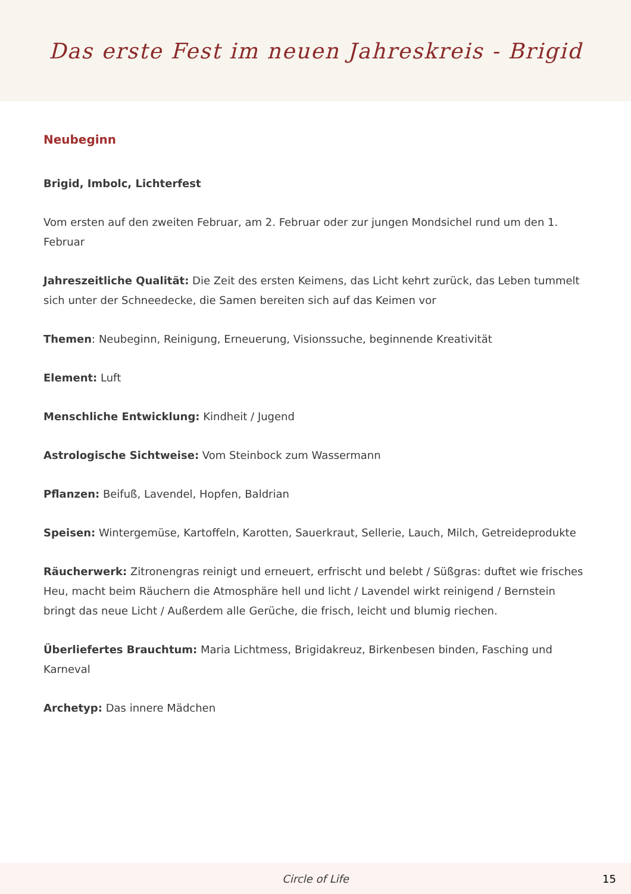Das erste Fest im neuen Jahreskreis - Brigid
Neubeginn
Brigid, Imbolc, Lichterfest
Vom ersten auf den zweiten Februar, am 2. Februar oder zur jungen Mondsichel rund um den 1. Februar
Jahreszeitliche Qualität: Die Zeit des ersten Keimens, das Licht kehrt zurück, das Leben tummelt sich unter der Schneedecke, die Samen bereiten sich auf das Keimen vor
Themen: Neubeginn, Reinigung, Erneuerung, Visionssuche, beginnende Kreativität
Element: Luft
Menschliche Entwicklung: Kindheit / Jugend
Astrologische Sichtweise: Vom Steinbock zum Wassermann
Pflanzen: Beifuß, Lavendel, Hopfen, Baldrian
Speisen: Wintergemüse, Kartoffeln, Karotten, Sauerkraut, Sellerie, Lauch, Milch, Getreideprodukte
Räucherwerk: Zitronengras reinigt und erneuert, erfrischt und belebt / Süßgras: duftet wie frisches Heu, macht beim Räuchern die Atmosphäre hell und licht / Lavendel wirkt reinigend / Bernstein bringt das neue Licht / Außerdem alle Gerüche, die frisch, leicht und blumig riechen.
Überliefertes Brauchtum: Maria Lichtmess, Brigidakreuz, Birkenbesen binden, Fasching und Karneval
Archetyp: Das innere Mädchen
Circle of Life 15